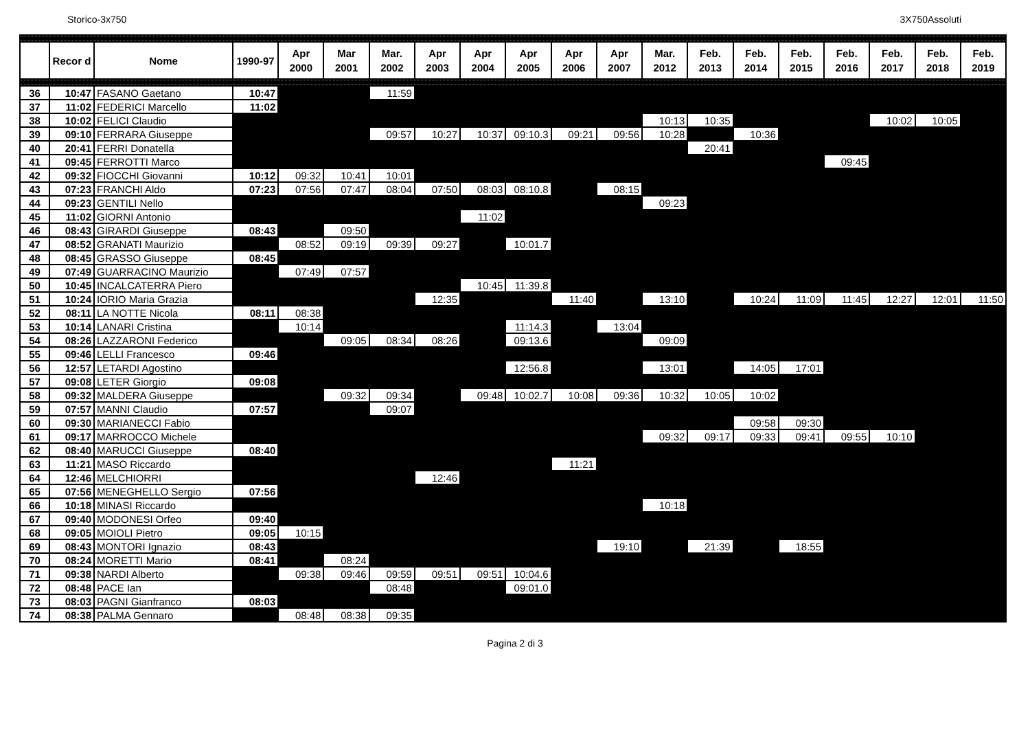Storico-3x750 3X750Assoluti
| | Recor d | Nome | 1990-97 | Apr 2000 | Mar 2001 | Mar. 2002 | Apr 2003 | Apr 2004 | Apr 2005 | Apr 2006 | Apr 2007 | Mar. 2012 | Feb. 2013 | Feb. 2014 | Feb. 2015 | Feb. 2016 | Feb. 2017 | Feb. 2018 | Feb. 2019 |
| --- | --- | --- | --- | --- | --- | --- | --- | --- | --- | --- | --- | --- | --- | --- | --- | --- | --- | --- | --- |
| 36 | 10:47 | FASANO Gaetano | 10:47 | | | 11:59 | | | | | | | | | | | | | |
| 37 | 11:02 | FEDERICI Marcello | 11:02 | | | | | | | | | | | | | | | | |
| 38 | 10:02 | FELICI Claudio | | | | | | | | | | 10:13 | 10:35 | | | | 10:02 | 10:05 | |
| 39 | 09:10 | FERRARA Giuseppe | | | | 09:57 | 10:27 | 10:37 | 09:10.3 | 09:21 | 09:56 | 10:28 | | 10:36 | | | | | |
| 40 | 20:41 | FERRI Donatella | | | | | | | | | | | 20:41 | | | | | | |
| 41 | 09:45 | FERROTTI Marco | | | | | | | | | | | | | | 09:45 | | | |
| 42 | 09:32 | FIOCCHI Giovanni | 10:12 | 09:32 | 10:41 | 10:01 | | | | | | | | | | | | | |
| 43 | 07:23 | FRANCHI Aldo | 07:23 | 07:56 | 07:47 | 08:04 | 07:50 | 08:03 | 08:10.8 | | 08:15 | | | | | | | | |
| 44 | 09:23 | GENTILI Nello | | | | | | | | | | 09:23 | | | | | | | |
| 45 | 11:02 | GIORNI Antonio | | | | | | 11:02 | | | | | | | | | | | |
| 46 | 08:43 | GIRARDI Giuseppe | 08:43 | | 09:50 | | | | | | | | | | | | | | |
| 47 | 08:52 | GRANATI Maurizio | | 08:52 | 09:19 | 09:39 | 09:27 | | 10:01.7 | | | | | | | | | | |
| 48 | 08:45 | GRASSO Giuseppe | 08:45 | | | | | | | | | | | | | | | | |
| 49 | 07:49 | GUARRACINO Maurizio | | 07:49 | 07:57 | | | | | | | | | | | | | | |
| 50 | 10:45 | INCALCATERRA Piero | | | | | | 10:45 | 11:39.8 | | | | | | | | | | |
| 51 | 10:24 | IORIO Maria Grazia | | | | | 12:35 | | | 11:40 | | 13:10 | | 10:24 | 11:09 | 11:45 | 12:27 | 12:01 | 11:50 |
| 52 | 08:11 | LA NOTTE Nicola | 08:11 | 08:38 | | | | | | | | | | | | | | | |
| 53 | 10:14 | LANARI Cristina | | 10:14 | | | | | 11:14.3 | | 13:04 | | | | | | | | |
| 54 | 08:26 | LAZZARONI Federico | | | 09:05 | 08:34 | 08:26 | | 09:13.6 | | | 09:09 | | | | | | | |
| 55 | 09:46 | LELLI Francesco | 09:46 | | | | | | | | | | | | | | | | |
| 56 | 12:57 | LETARDI Agostino | | | | | | | 12:56.8 | | | 13:01 | | 14:05 | 17:01 | | | | |
| 57 | 09:08 | LETER Giorgio | 09:08 | | | | | | | | | | | | | | | | |
| 58 | 09:32 | MALDERA Giuseppe | | | 09:32 | 09:34 | | 09:48 | 10:02.7 | 10:08 | 09:36 | 10:32 | 10:05 | 10:02 | | | | | |
| 59 | 07:57 | MANNI Claudio | 07:57 | | | 09:07 | | | | | | | | | | | | | |
| 60 | 09:30 | MARIANECCI Fabio | | | | | | | | | | | | 09:58 | 09:30 | | | | |
| 61 | 09:17 | MARROCCO Michele | | | | | | | | | | 09:32 | 09:17 | 09:33 | 09:41 | 09:55 | 10:10 | | |
| 62 | 08:40 | MARUCCI Giuseppe | 08:40 | | | | | | | | | | | | | | | | |
| 63 | 11:21 | MASO Riccardo | | | | | | | | 11:21 | | | | | | | | | |
| 64 | 12:46 | MELCHIORRI | | | | | 12:46 | | | | | | | | | | | | |
| 65 | 07:56 | MENEGHELLO Sergio | 07:56 | | | | | | | | | | | | | | | | |
| 66 | 10:18 | MINASI Riccardo | | | | | | | | | | 10:18 | | | | | | | |
| 67 | 09:40 | MODONESI Orfeo | 09:40 | | | | | | | | | | | | | | | | |
| 68 | 09:05 | MOIOLI Pietro | 09:05 | 10:15 | | | | | | | | | | | | | | | |
| 69 | 08:43 | MONTORI Ignazio | 08:43 | | | | | | | | 19:10 | | 21:39 | | 18:55 | | | | |
| 70 | 08:24 | MORETTI Mario | 08:41 | | 08:24 | | | | | | | | | | | | | | |
| 71 | 09:38 | NARDI Alberto | | 09:38 | 09:46 | 09:59 | 09:51 | 09:51 | 10:04.6 | | | | | | | | | | |
| 72 | 08:48 | PACE Ian | | | | 08:48 | | | 09:01.0 | | | | | | | | | | |
| 73 | 08:03 | PAGNI Gianfranco | 08:03 | | | | | | | | | | | | | | | | |
| 74 | 08:38 | PALMA Gennaro | | 08:48 | 08:38 | 09:35 | | | | | | | | | | | | | |
Pagina 2 di 3